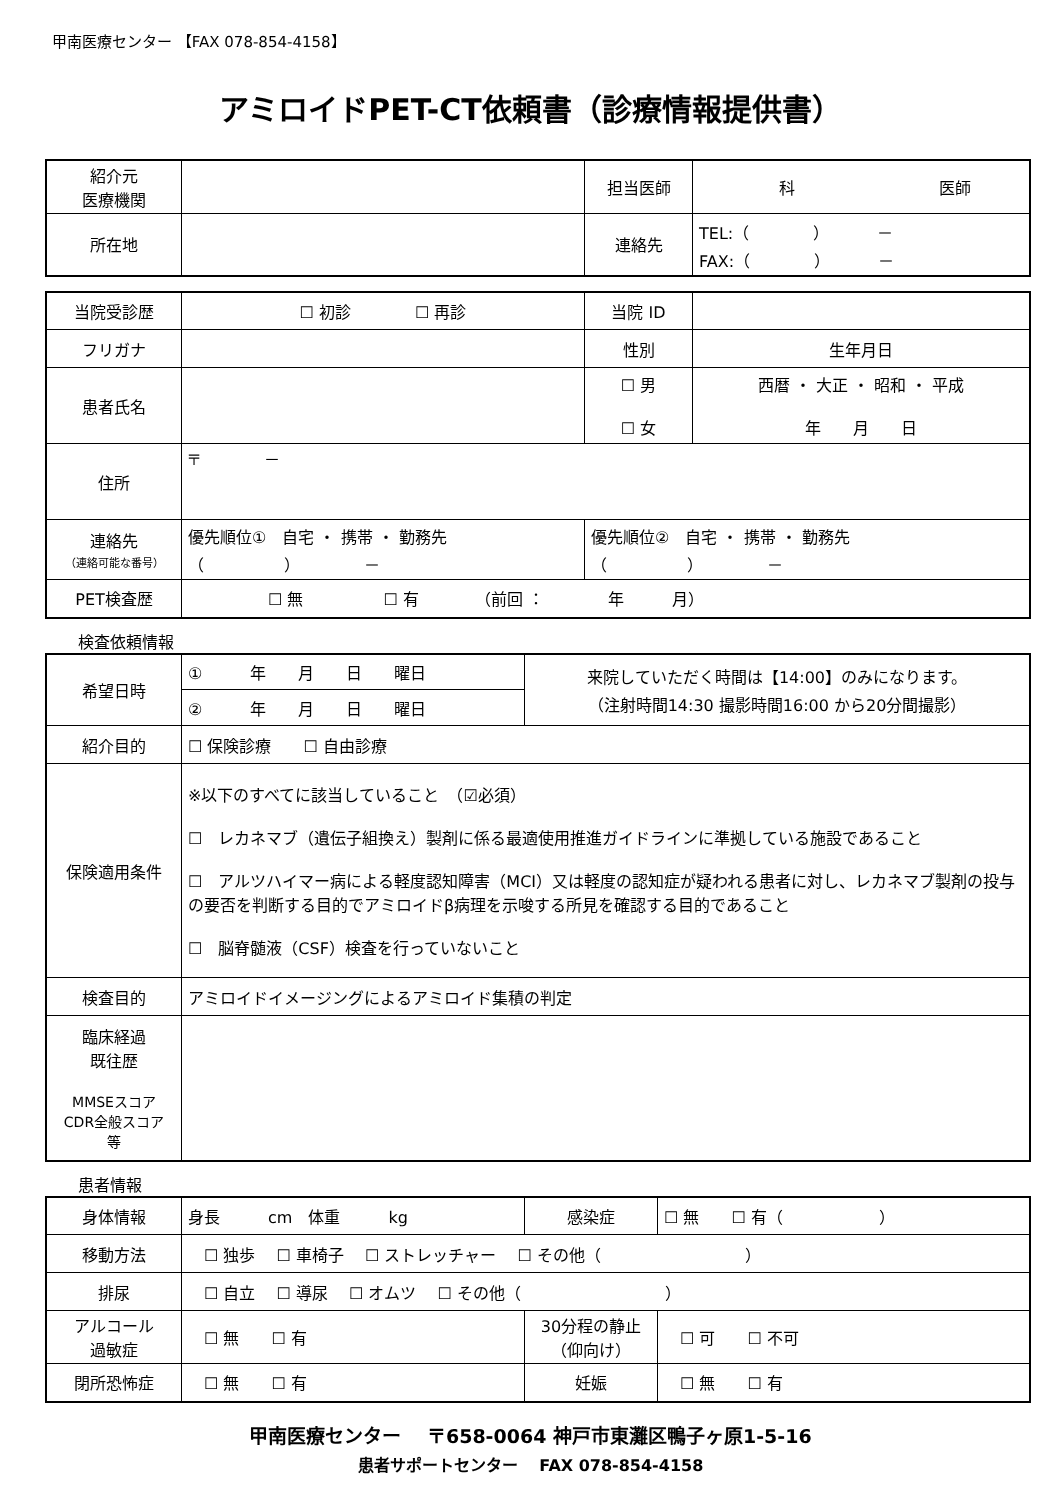甲南医療センター 【FAX 078-854-4158】
アミロイドPET-CT依頼書（診療情報提供書）
| 紹介元 医療機関 | | 担当医師 | 科 医師 |
| 所在地 | | 連絡先 | TEL:（ ） － FAX:（ ） － |
| 当院受診歴 | ☐ 初診 ☐ 再診 | 当院 ID | |
| フリガナ | | 性別 | 生年月日 |
| 患者氏名 | | ☐ 男 ☐ 女 | 西暦 ・ 大正 ・ 昭和 ・ 平成 年 月 日 |
| 住所 | 〒 － | | |
| 連絡先 （連絡可能な番号） | 優先順位① 自宅 ・ 携帯 ・ 勤務先 （ ） － | 優先順位② 自宅 ・ 携帯 ・ 勤務先 （ ） － | |
| PET検査歴 | ☐ 無 ☐ 有 （前回 ： 年 月） | | |
検査依頼情報
| 希望日時 | ① 年 月 日 曜日 | 来院していただく時間は【14:00】のみになります。 （注射時間14:30 撮影時間16:00 から20分間撮影） |
| | ② 年 月 日 曜日 | |
| 紹介目的 | ☐ 保険診療 ☐ 自由診療 | |
| 保険適用条件 | ※以下のすべてに該当していること （☑必須） ☐ レカネマブ（遺伝子組換え）製剤に係る最適使用推進ガイドラインに準拠している施設であること ☐ アルツハイマー病による軽度認知障害（MCI）又は軽度の認知症が疑われる患者に対し、レカネマブ製剤の投与の要否を判断する目的でアミロイドβ病理を示唆する所見を確認する目的であること ☐ 脳脊髄液（CSF）検査を行っていないこと | |
| 検査目的 | アミロイドイメージングによるアミロイド集積の判定 | |
| 臨床経過 既往歴 MMSEスコア CDR全般スコア 等 | | |
患者情報
| 身体情報 | 身長 cm 体重 kg | 感染症 | ☐ 無 ☐ 有（ ） |
| 移動方法 | ☐ 独歩 ☐ 車椅子 ☐ ストレッチャー ☐ その他（ ） | | |
| 排尿 | ☐ 自立 ☐ 導尿 ☐ オムツ ☐ その他（ ） | | |
| アルコール 過敏症 | ☐ 無 ☐ 有 | 30分程の静止 （仰向け） | ☐ 可 ☐ 不可 |
| 閉所恐怖症 | ☐ 無 ☐ 有 | 妊娠 | ☐ 無 ☐ 有 |
甲南医療センター　 〒658-0064 神戸市東灘区鴨子ヶ原1-5-16
患者サポートセンター　 FAX 078-854-4158